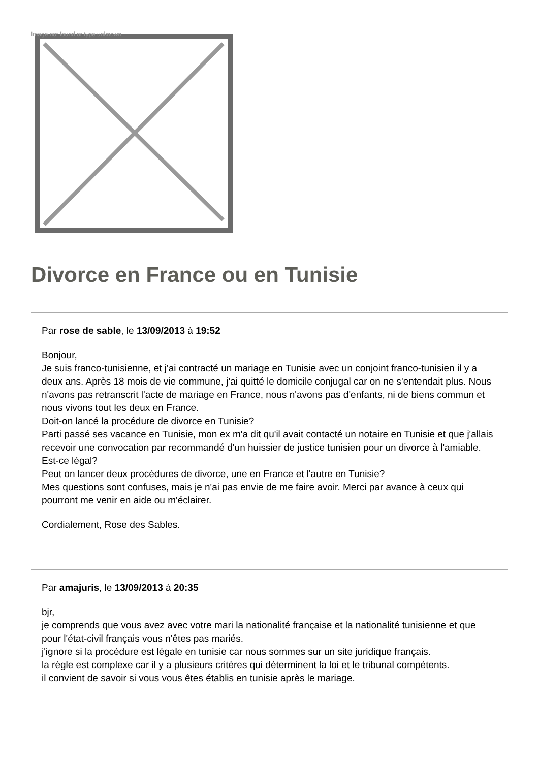Image not found or type unknown
Divorce en France ou en Tunisie
Par rose de sable, le 13/09/2013 à 19:52
Bonjour,
Je suis franco-tunisienne, et j'ai contracté un mariage en Tunisie avec un conjoint franco-tunisien il y a deux ans. Après 18 mois de vie commune, j'ai quitté le domicile conjugal car on ne s'entendait plus. Nous n'avons pas retranscrit l'acte de mariage en France, nous n'avons pas d'enfants, ni de biens commun et nous vivons tout les deux en France.
Doit-on lancé la procédure de divorce en Tunisie?
Parti passé ses vacance en Tunisie, mon ex m'a dit qu'il avait contacté un notaire en Tunisie et que j'allais recevoir une convocation par recommandé d'un huissier de justice tunisien pour un divorce à l'amiable. Est-ce légal?
Peut on lancer deux procédures de divorce, une en France et l'autre en Tunisie?
Mes questions sont confuses, mais je n'ai pas envie de me faire avoir. Merci par avance à ceux qui pourront me venir en aide ou m'éclairer.
Cordialement, Rose des Sables.
Par amajuris, le 13/09/2013 à 20:35
bjr,
je comprends que vous avez avec votre mari la nationalité française et la nationalité tunisienne et que pour l'état-civil français vous n'êtes pas mariés.
j'ignore si la procédure est légale en tunisie car nous sommes sur un site juridique français.
la règle est complexe car il y a plusieurs critères qui déterminent la loi et le tribunal compétents.
il convient de savoir si vous vous êtes établis en tunisie après le mariage.